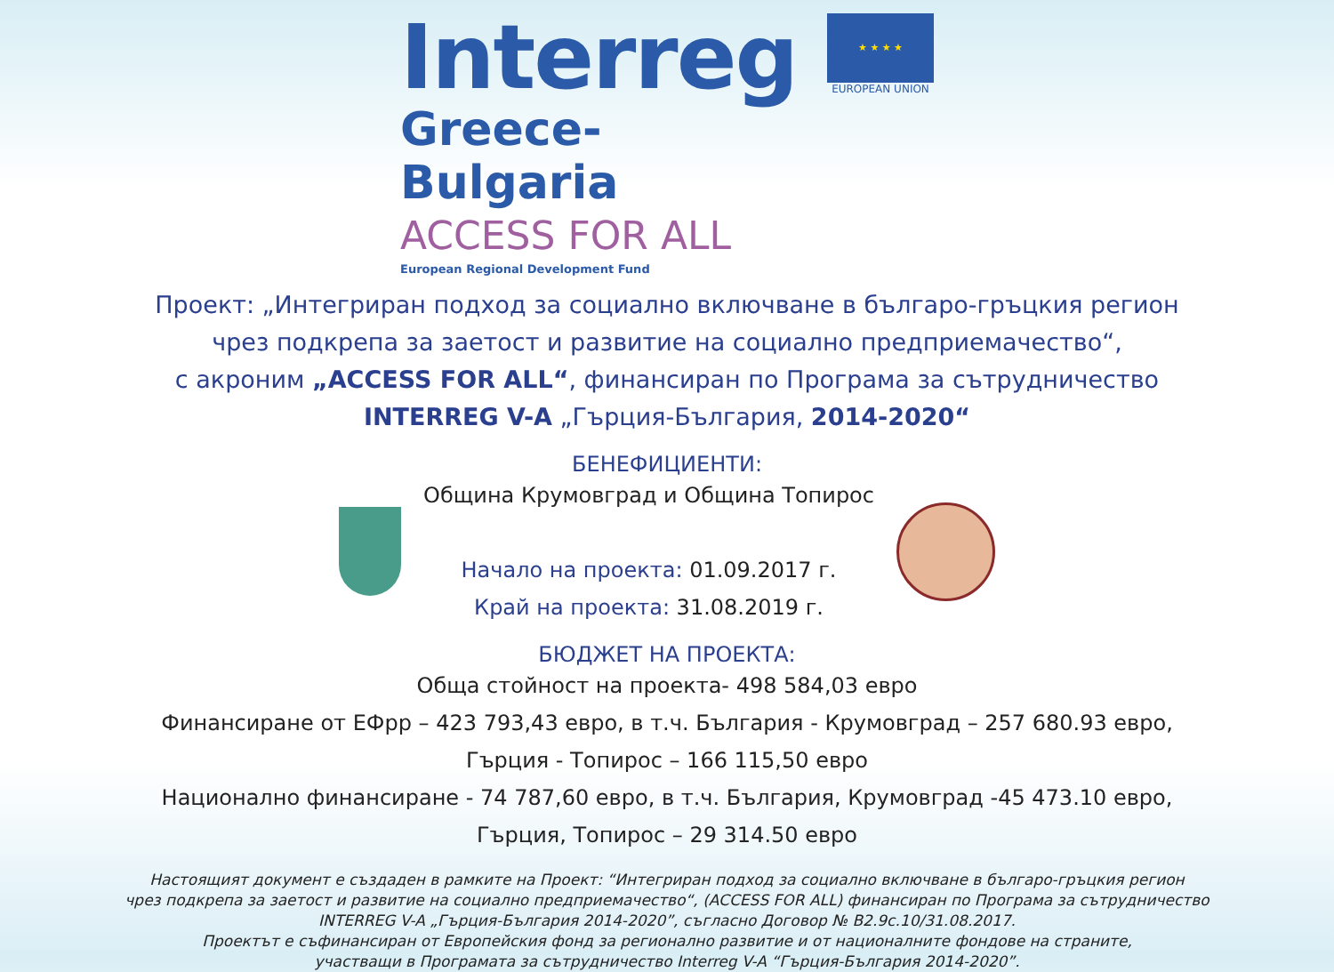Interreg
Greece-Bulgaria
ACCESS FOR ALL
European Regional Development Fund
★ ★ ★ ★
EUROPEAN UNION
Проект: „Интегриран подход за социално включване в българо-гръцкия регион
чрез подкрепа за заетост и развитие на социално предприемачество“,
с акроним „ACCESS FOR ALL“, финансиран по Програма за сътрудничество
INTERREG V-A „Гърция-България, 2014-2020“
БЕНЕФИЦИЕНТИ:
Община Крумовград и Община Топирос
Начало на проекта: 01.09.2017 г.
Край на проекта: 31.08.2019 г.
БЮДЖЕТ НА ПРОЕКТА:
Обща стойност на проекта- 498 584,03 евро
Финансиране от ЕФрр – 423 793,43 евро, в т.ч. България - Крумовград – 257 680.93 евро,
Гърция - Топирос – 166 115,50 евро
Национално финансиране - 74 787,60 евро, в т.ч. България, Крумовград -45 473.10 евро,
Гърция, Топирос – 29 314.50 евро
Настоящият документ е създаден в рамките на Проект: “Интегриран подход за социално включване в българо-гръцкия регион
чрез подкрепа за заетост и развитие на социално предприемачество“, (ACCESS FOR ALL) финансиран по Програма за сътрудничество
INTERREG V-A „Гърция-България 2014-2020”, съгласно Договор № B2.9c.10/31.08.2017.
Проектът е съфинансиран от Европейския фонд за регионално развитие и от националните фондове на страните,
участващи в Програмата за сътрудничество Interreg V-A “Гърция-България 2014-2020”.